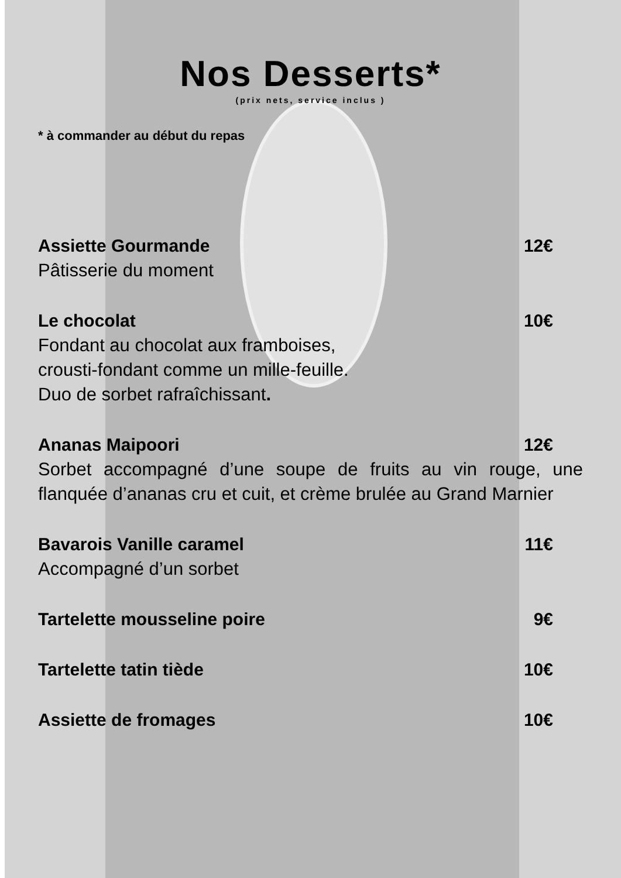Nos Desserts*
(prix nets, service inclus )
* à commander au début du repas
Assiette Gourmande 12€
Pâtisserie du moment
Le chocolat 10€
Fondant au chocolat aux framboises,
crousti-fondant comme un mille-feuille.
Duo de sorbet rafraîchissant.
Ananas Maipoori 12€
Sorbet accompagné d’une soupe de fruits au vin rouge, une flanquée d’ananas cru et cuit, et crème brulée au Grand Marnier
Bavarois Vanille caramel 11€
Accompagné d’un sorbet
Tartelette mousseline poire 9€
Tartelette tatin tiède 10€
Assiette de fromages 10€